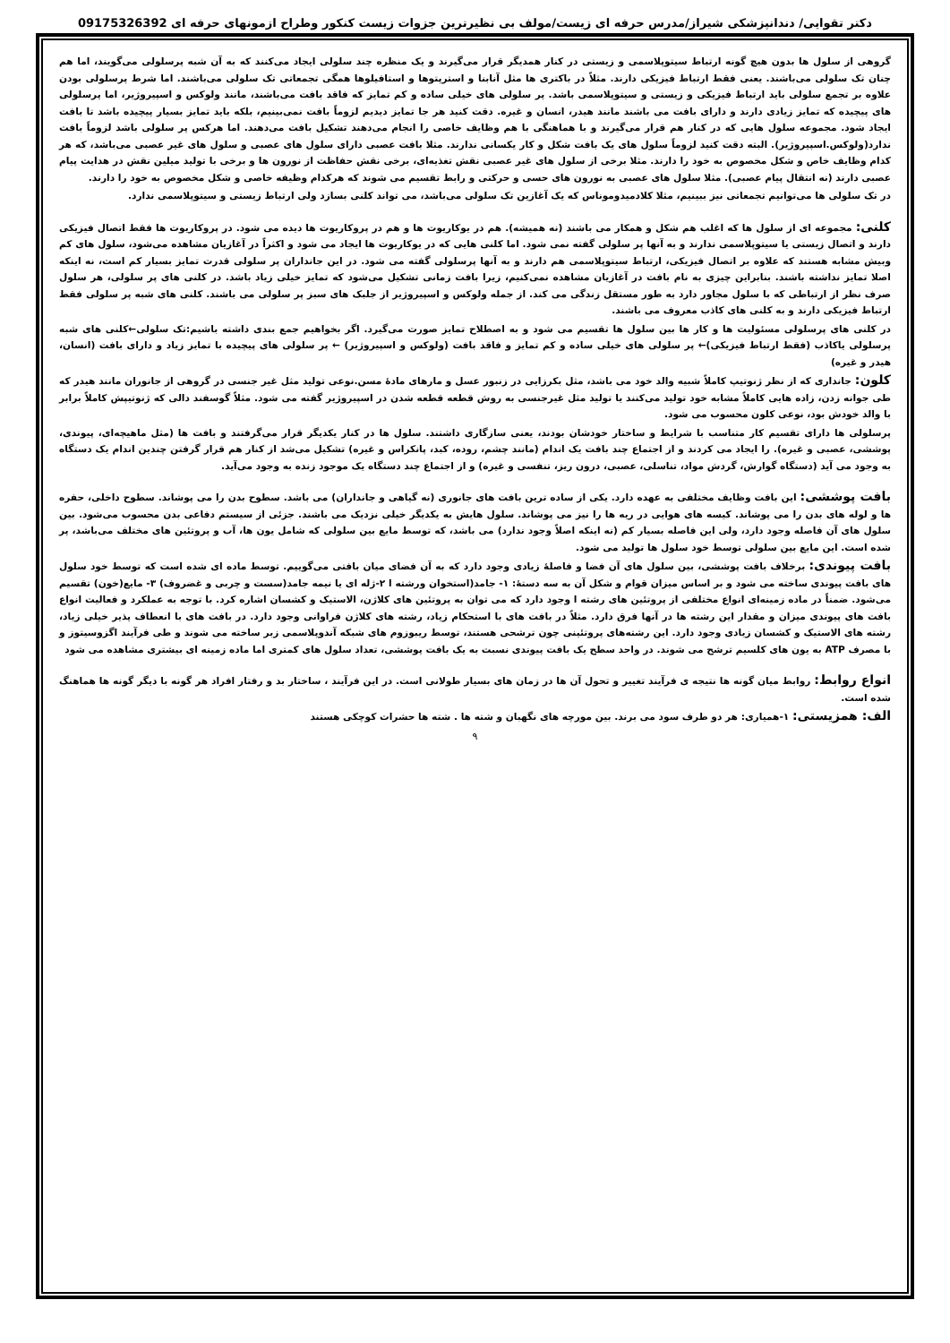دکتر تقوایی/ دندانپزشکی شیراز/مدرس حرفه ای زیست/مولف بی نظیرترین جزوات زیست کنکور وطراح ازمونهای حرفه ای 09175326392
گروهی از سلول ها بدون هیچ گونه ارتباط سیتوپلاسمی و زیستی در کنار همدیگر قرار می‌گیرند و یک منظره چند سلولی ایجاد می‌کنند که به آن شبه پرسلولی می‌گویند، اما هم چنان تک سلولی می‌باشند. یعنی فقط ارتباط فیزیکی دارند. مثلاً در باکتری ها مثل آنابنا و استرپتوها و استافیلوها همگی تجمعاتی تک سلولی می‌باشند. اما شرط پرسلولی بودن علاوه بر تجمع سلولی باید ارتباط فیزیکی و زیستی و سیتوپلاسمی باشد. پر سلولی های خیلی ساده و کم تمایز که فاقد بافت می‌باشند، مانند ولوکس و اسپیروژیر، اما پرسلولی های پیچیده که تمایز زیادی دارند و دارای بافت می باشند مانند هیدر، انسان و غیره. دقت کنید هر جا تمایز دیدیم لزوماً بافت نمی‌بینیم، بلکه باید تمایز بسیار پیچیده باشد تا بافت ایجاد شود. مجموعه سلول هایی که در کنار هم قرار می‌گیرند و با هماهنگی با هم وظایف خاصی را انجام می‌دهند تشکیل بافت می‌دهند. اما هرکس پر سلولی باشد لزوماً بافت ندارد(ولوکس.اسپیروژیر). البته دقت کنید لزوماً سلول های یک بافت شکل و کار یکسانی ندارند. مثلا بافت عصبی دارای سلول های عصبی و سلول های غیر عصبی می‌باشد، که هر کدام وظایف خاص و شکل مخصوص به خود را دارند. مثلا برخی از سلول های غیر عصبی نقش تغذیه‌ای، برخی نقش حفاظت از نورون ها و برخی با تولید میلین نقش در هدایت پیام عصبی دارند (نه انتقال پیام عصبی). مثلا سلول های عصبی به نورون های حسی و حرکتی و رابط تقسیم می شوند که هرکدام وظیفه خاصی و شکل مخصوص به خود را دارند.
در تک سلولی ها می‌توانیم تجمعاتی نیز ببینیم، مثلا کلادمیدوموناس که یک آغازین تک سلولی می‌باشد، می تواند کلنی بسازد ولی ارتباط زیستی و سیتوپلاسمی ندارد.
کلنی: مجموعه ای از سلول ها که اغلب هم شکل و همکار می باشند (نه همیشه). هم در یوکاریوت ها و هم در پروکاریوت ها دیده می شود. در پروکاریوت ها فقط اتصال فیزیکی دارند و اتصال زیستی یا سیتوپلاسمی ندارند و به آنها پر سلولی گفته نمی شود. اما کلنی هایی که در یوکاریوت ها ایجاد می شود و اکثراً در آغازیان مشاهده می‌شود، سلول های کم وبیش مشابه هستند که علاوه بر اتصال فیزیکی، ارتباط سیتوپلاسمی هم دارند و به آنها پرسلولی گفته می شود. در این جانداران پر سلولی قدرت تمایز بسیار کم است، نه اینکه اصلا تمایز نداشته باشند. بنابراین چیزی به نام بافت در آغازیان مشاهده نمی‌کنیم، زیرا بافت زمانی تشکیل می‌شود که تمایز خیلی زیاد باشد. در کلنی های پر سلولی، هر سلول صرف نظر از ارتباطی که با سلول مجاور دارد به طور مستقل زندگی می کند. از جمله ولوکس و اسپیروژیر از جلبک های سبز پر سلولی می باشند. کلنی های شبه پر سلولی فقط ارتباط فیزیکی دارند و به کلنی های کاذب معروف می باشند.
در کلنی های پرسلولی مسئولیت ها و کار ها بین سلول ها تقسیم می شود و به اصطلاح تمایز صورت می‌گیرد. اگر بخواهیم جمع بندی داشته باشیم:تک سلولی←کلنی های شبه پرسلولی یاکاذب (فقط ارتباط فیزیکی)← پر سلولی های خیلی ساده و کم تمایز و فاقد بافت (ولوکس و اسپیروژیر) ← پر سلولی های پیچیده با تمایز زیاد و دارای بافت (انسان، هیدر و غیره)
کلون: جانداری که از نظر ژنوتیپ کاملاً شبیه والد خود می باشد، مثل بکرزایی در زنبور عسل و مارهای مادهٔ مسن.نوعی تولید مثل غیر جنسی در گروهی از جانوران مانند هیدر که طی جوانه زدن، زاده هایی کاملاً مشابه خود تولید می‌کنند یا تولید مثل غیرجنسی به روش قطعه قطعه شدن در اسپیروژیر گفته می شود. مثلاً گوسفند دالی که ژنوتیپش کاملاً برابر با والد خودش بود، نوعی کلون محسوب می شود.
پرسلولی ها دارای تقسیم کار متناسب با شرایط و ساختار خودشان بودند، یعنی سازگاری داشتند. سلول ها در کنار یکدیگر قرار می‌گرفتند و بافت ها (مثل ماهیچه‌ای، پیوندی، پوششی، عصبی و غیره). را ایجاد می کردند و از اجتماع چند بافت یک اندام (مانند چشم، روده، کبد، پانکراس و غیره) تشکیل می‌شد از کنار هم قرار گرفتن چندین اندام یک دستگاه به وجود می آید (دستگاه گوارش، گردش مواد، تناسلی، عصبی، درون ریز، تنفسی و غیره) و از اجتماع چند دستگاه یک موجود زنده به وجود می‌آید.
بافت پوششی: این بافت وظایف مختلفی به عهده دارد. یکی از ساده ترین بافت های جانوری (نه گیاهی و جانداران) می باشد. سطوح بدن را می پوشاند. سطوح داخلی، حفره ها و لوله های بدن را می پوشاند. کیسه های هوایی در ریه ها را نیز می پوشاند. سلول هایش به یکدیگر خیلی نزدیک می باشند. جزئی از سیستم دفاعی بدن محسوب می‌شود. بین سلول های آن فاصله وجود دارد، ولی این فاصله بسیار کم (نه اینکه اصلاً وجود ندارد) می باشد، که توسط مایع بین سلولی که شامل یون ها، آب و پروتئین های مختلف می‌باشد، پر شده است. این مایع بین سلولی توسط خود سلول ها تولید می شود.
بافت پیوندی: برخلاف بافت پوششی، بین سلول های آن فضا و فاصلهٔ زیادی وجود دارد که به آن فضای میان بافتی می‌گوییم. توسط ماده ای شده است که توسط خود سلول های بافت پیوندی ساخته می شود و بر اساس میزان قوام و شکل آن به سه دستهٔ: ۱- جامد(استخوان ورشته ا ۲-ژله ای یا نیمه جامد(سست و چربی و غضروف) ۳- مایع(خون) تقسیم می‌شود. ضمناً در ماده زمینه‌ای انواع مختلفی از پروتئین های رشته ا وجود دارد که می توان به پروتئین های کلاژن، الاستیک و کشسان اشاره کرد. با توجه به عملکرد و فعالیت انواع بافت های پیوندی میزان و مقدار این رشته ها در آنها فرق دارد. مثلاً در بافت های با استحکام زیاد، رشته های کلاژن فراوانی وجود دارد. در بافت های با انعطاف پذیر خیلی زیاد، رشته های الاستیک و کشسان زیادی وجود دارد. این رشته‌های پروتئینی چون ترشحی هستند، توسط ریبوزوم های شبکه آندوپلاسمی زبر ساخته می شوند و طی فرآیند اگزوسیتوز و با مصرف ATP به یون های کلسیم ترشح می شوند. در واحد سطح یک بافت پیوندی نسبت به یک بافت پوششی، تعداد سلول های کمتری اما ماده زمینه ای بیشتری مشاهده می شود
انواع روابط: روابط میان گونه ها نتیجه ی فرآیند تغییر و تحول آن ها در زمان های بسیار طولانی است. در این فرآیند ، ساختار بد و رفتار افراد هر گونه با دیگر گونه ها هماهنگ شده است.
الف: همزیستی: ۱-همیاری: هر دو طرف سود می برند. بین مورچه های نگهبان و شته ها . شته ها حشرات کوچکی هستند
۹